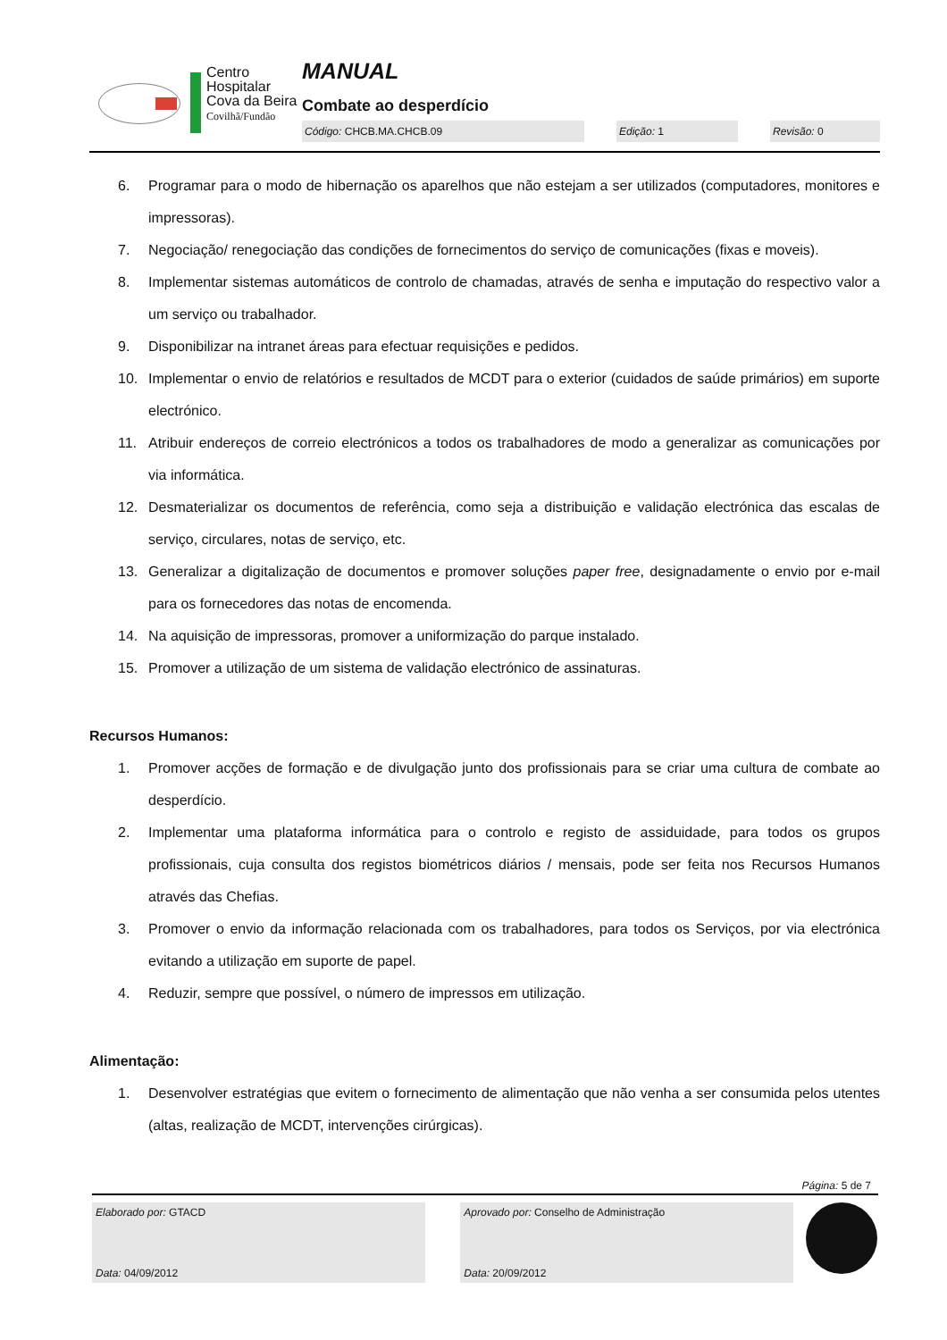Centro
Hospitalar
Cova da Beira
Covilhã/Fundão
MANUAL
Combate ao desperdício
| Código: CHCB.MA.CHCB.09 | | Edição: 1 | | Revisão: 0 |
6. Programar para o modo de hibernação os aparelhos que não estejam a ser utilizados (computadores, monitores e impressoras).
7. Negociação/ renegociação das condições de fornecimentos do serviço de comunicações (fixas e moveis).
8. Implementar sistemas automáticos de controlo de chamadas, através de senha e imputação do respectivo valor a um serviço ou trabalhador.
9. Disponibilizar na intranet áreas para efectuar requisições e pedidos.
10. Implementar o envio de relatórios e resultados de MCDT para o exterior (cuidados de saúde primários) em suporte electrónico.
11. Atribuir endereços de correio electrónicos a todos os trabalhadores de modo a generalizar as comunicações por via informática.
12. Desmaterializar os documentos de referência, como seja a distribuição e validação electrónica das escalas de serviço, circulares, notas de serviço, etc.
13. Generalizar a digitalização de documentos e promover soluções paper free, designadamente o envio por e-mail para os fornecedores das notas de encomenda.
14. Na aquisição de impressoras, promover a uniformização do parque instalado.
15. Promover a utilização de um sistema de validação electrónico de assinaturas.
Recursos Humanos:
1. Promover acções de formação e de divulgação junto dos profissionais para se criar uma cultura de combate ao desperdício.
2. Implementar uma plataforma informática para o controlo e registo de assiduidade, para todos os grupos profissionais, cuja consulta dos registos biométricos diários / mensais, pode ser feita nos Recursos Humanos através das Chefias.
3. Promover o envio da informação relacionada com os trabalhadores, para todos os Serviços, por via electrónica evitando a utilização em suporte de papel.
4. Reduzir, sempre que possível, o número de impressos em utilização.
Alimentação:
1. Desenvolver estratégias que evitem o fornecimento de alimentação que não venha a ser consumida pelos utentes (altas, realização de MCDT, intervenções cirúrgicas).
Página: 5 de 7
Elaborado por: GTACD
Data: 04/09/2012
Aprovado por: Conselho de Administração
Data: 20/09/2012